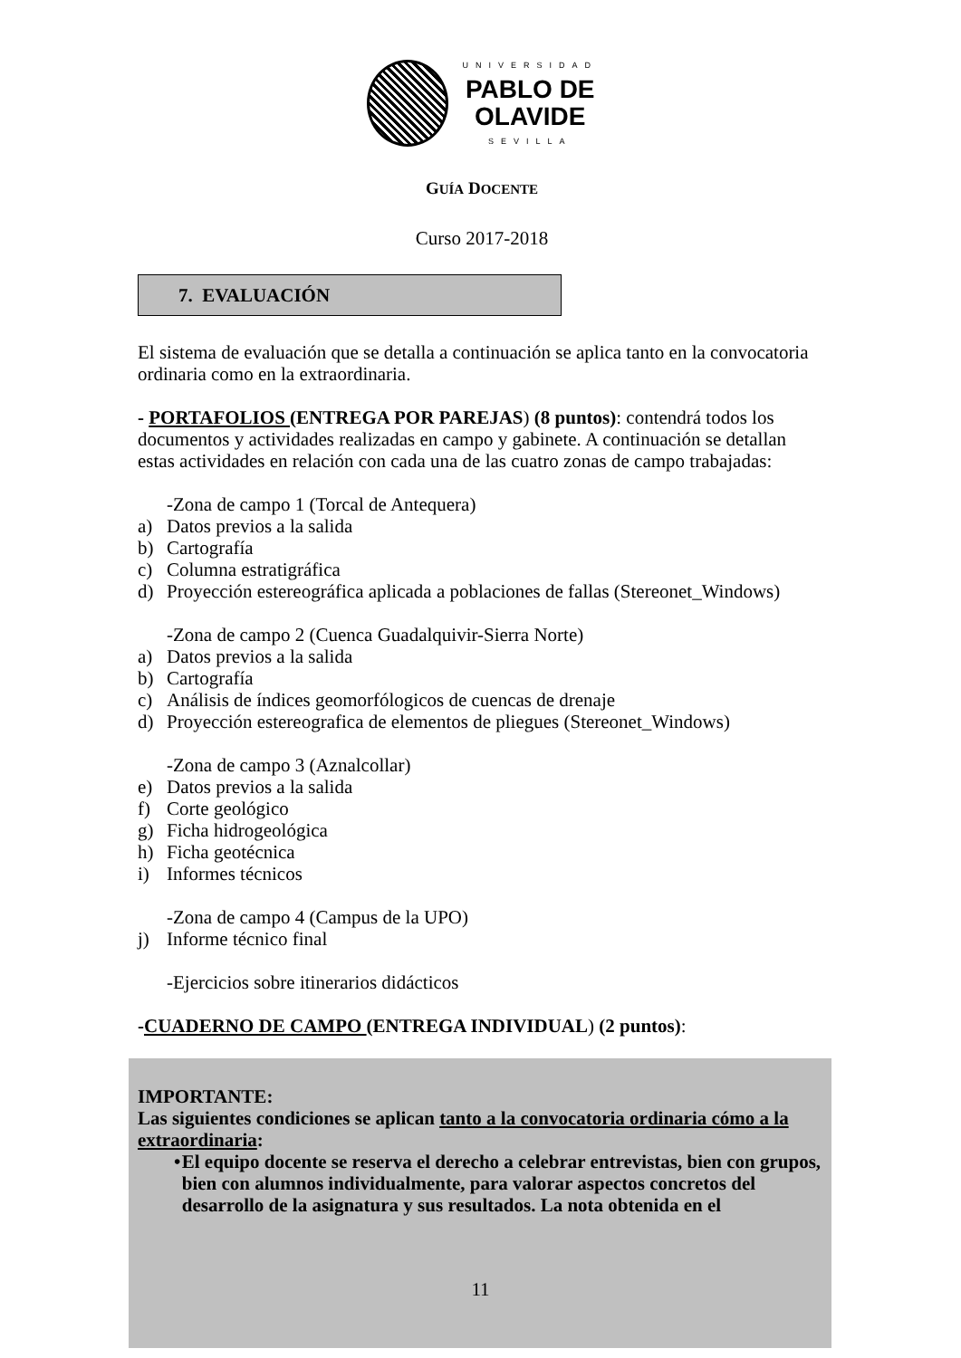UNIVERSIDAD
PABLO DE
OLAVIDE
SEVILLA
GUÍA DOCENTE
Curso 2017-2018
7. EVALUACIÓN
El sistema de evaluación que se detalla a continuación se aplica tanto en la convocatoria ordinaria como en la extraordinaria.
- PORTAFOLIOS (ENTREGA POR PAREJAS) (8 puntos): contendrá todos los documentos y actividades realizadas en campo y gabinete. A continuación se detallan estas actividades en relación con cada una de las cuatro zonas de campo trabajadas:
-Zona de campo 1 (Torcal de Antequera)
a) Datos previos a la salida
b) Cartografía
c) Columna estratigráfica
d) Proyección estereográfica aplicada a poblaciones de fallas (Stereonet_Windows)
-Zona de campo 2 (Cuenca Guadalquivir-Sierra Norte)
a) Datos previos a la salida
b) Cartografía
c) Análisis de índices geomorfólogicos de cuencas de drenaje
d) Proyección estereografica de elementos de pliegues (Stereonet_Windows)
-Zona de campo 3 (Aznalcollar)
e) Datos previos a la salida
f) Corte geológico
g) Ficha hidrogeológica
h) Ficha geotécnica
i) Informes técnicos
-Zona de campo 4 (Campus de la UPO)
j) Informe técnico final
-Ejercicios sobre itinerarios didácticos
-CUADERNO DE CAMPO (ENTREGA INDIVIDUAL) (2 puntos):
IMPORTANTE:
Las siguientes condiciones se aplican tanto a la convocatoria ordinaria cómo a la extraordinaria:
• El equipo docente se reserva el derecho a celebrar entrevistas, bien con grupos, bien con alumnos individualmente, para valorar aspectos concretos del desarrollo de la asignatura y sus resultados. La nota obtenida en el
11